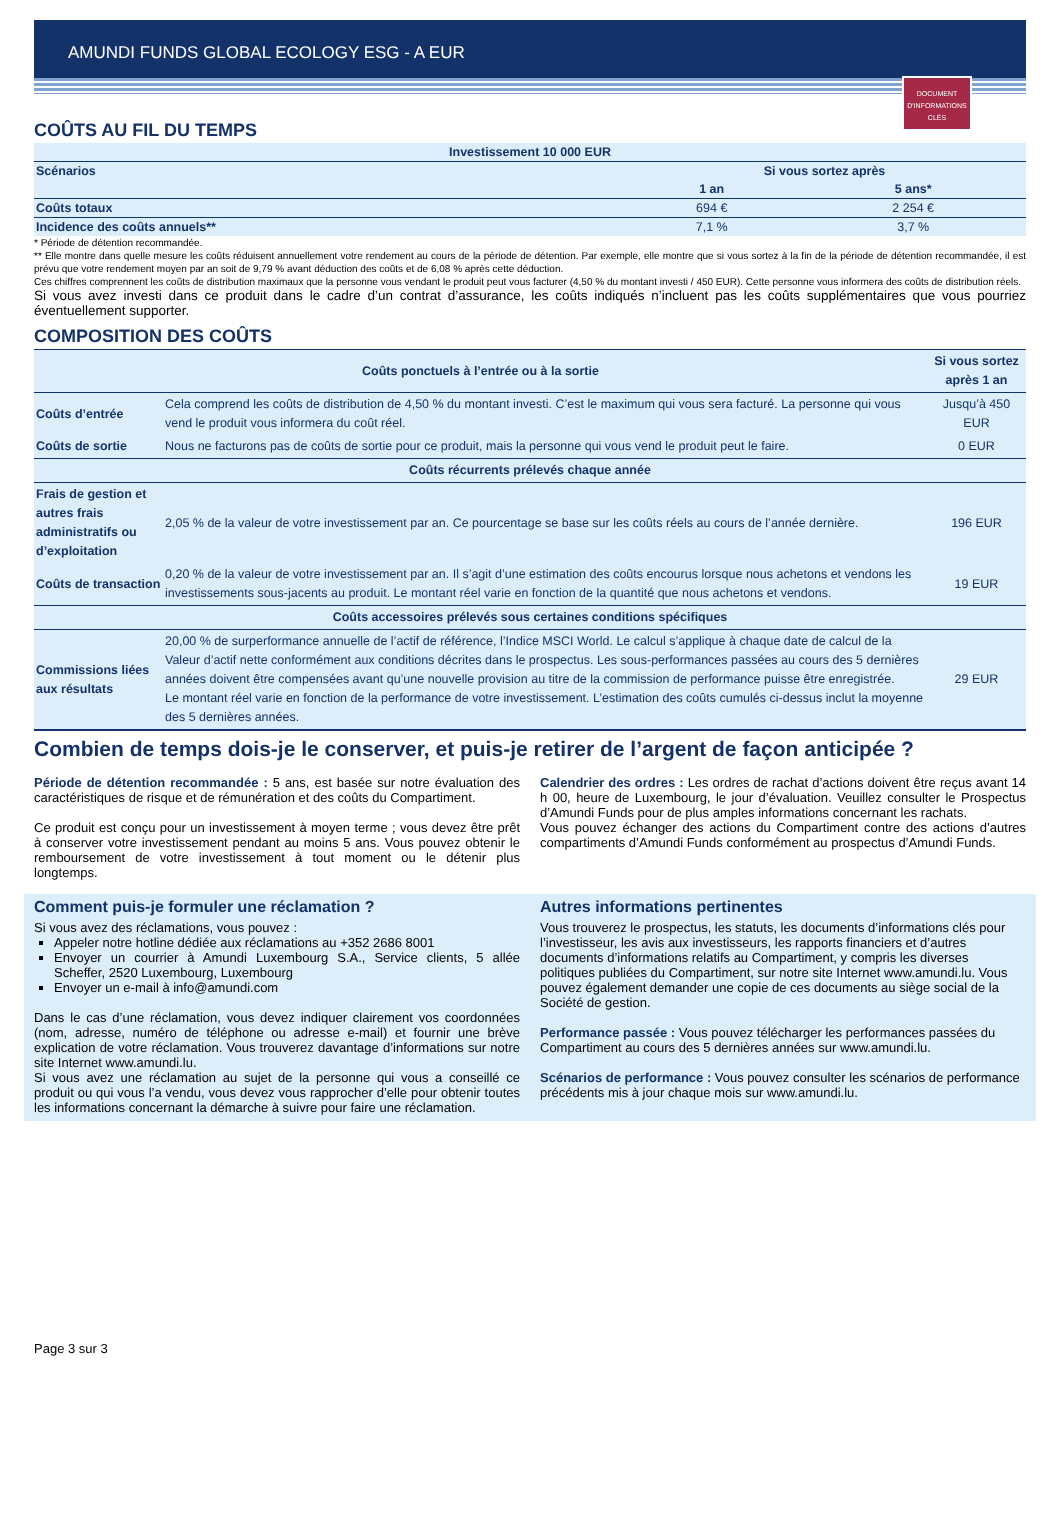AMUNDI FUNDS GLOBAL ECOLOGY ESG - A EUR
DOCUMENT
D'INFORMATIONS
CLÉS
COÛTS AU FIL DU TEMPS
| Investissement 10 000 EUR | | |
| --- | --- | --- |
| Scénarios | Si vous sortez après | |
| | 1 an | 5 ans* |
| Coûts totaux | 694 € | 2 254 € |
| Incidence des coûts annuels** | 7,1 % | 3,7 % |
* Période de détention recommandée.
** Elle montre dans quelle mesure les coûts réduisent annuellement votre rendement au cours de la période de détention. Par exemple, elle montre que si vous sortez à la fin de la période de détention recommandée, il est prévu que votre rendement moyen par an soit de 9,79 % avant déduction des coûts et de 6,08 % après cette déduction.
Ces chiffres comprennent les coûts de distribution maximaux que la personne vous vendant le produit peut vous facturer (4,50 % du montant investi / 450 EUR). Cette personne vous informera des coûts de distribution réels.
Si vous avez investi dans ce produit dans le cadre d’un contrat d’assurance, les coûts indiqués n’incluent pas les coûts supplémentaires que vous pourriez éventuellement supporter.
COMPOSITION DES COÛTS
| Coûts ponctuels à l’entrée ou à la sortie | | Si vous sortez après 1 an |
| --- | --- | --- |
| Coûts d’entrée | Cela comprend les coûts de distribution de 4,50 % du montant investi. C’est le maximum qui vous sera facturé. La personne qui vous vend le produit vous informera du coût réel. | Jusqu’à 450 EUR |
| Coûts de sortie | Nous ne facturons pas de coûts de sortie pour ce produit, mais la personne qui vous vend le produit peut le faire. | 0 EUR |
| Coûts récurrents prélevés chaque année | | |
| Frais de gestion et autres frais administratifs ou d’exploitation | 2,05 % de la valeur de votre investissement par an. Ce pourcentage se base sur les coûts réels au cours de l’année dernière. | 196 EUR |
| Coûts de transaction | 0,20 % de la valeur de votre investissement par an. Il s’agit d’une estimation des coûts encourus lorsque nous achetons et vendons les investissements sous-jacents au produit. Le montant réel varie en fonction de la quantité que nous achetons et vendons. | 19 EUR |
| Coûts accessoires prélevés sous certaines conditions spécifiques | | |
| Commissions liées aux résultats | 20,00 % de surperformance annuelle de l’actif de référence, l’Indice MSCI World. Le calcul s’applique à chaque date de calcul de la Valeur d’actif nette conformément aux conditions décrites dans le prospectus. Les sous-performances passées au cours des 5 dernières années doivent être compensées avant qu’une nouvelle provision au titre de la commission de performance puisse être enregistrée. Le montant réel varie en fonction de la performance de votre investissement. L’estimation des coûts cumulés ci-dessus inclut la moyenne des 5 dernières années. | 29 EUR |
Combien de temps dois-je le conserver, et puis-je retirer de l’argent de façon anticipée ?
Période de détention recommandée : 5 ans, est basée sur notre évaluation des caractéristiques de risque et de rémunération et des coûts du Compartiment.
Ce produit est conçu pour un investissement à moyen terme ; vous devez être prêt à conserver votre investissement pendant au moins 5 ans. Vous pouvez obtenir le remboursement de votre investissement à tout moment ou le détenir plus longtemps.
Calendrier des ordres : Les ordres de rachat d’actions doivent être reçus avant 14 h 00, heure de Luxembourg, le jour d’évaluation. Veuillez consulter le Prospectus d’Amundi Funds pour de plus amples informations concernant les rachats.
Vous pouvez échanger des actions du Compartiment contre des actions d’autres compartiments d’Amundi Funds conformément au prospectus d’Amundi Funds.
Comment puis-je formuler une réclamation ?
Si vous avez des réclamations, vous pouvez :
Appeler notre hotline dédiée aux réclamations au +352 2686 8001
Envoyer un courrier à Amundi Luxembourg S.A., Service clients, 5 allée Scheffer, 2520 Luxembourg, Luxembourg
Envoyer un e-mail à info@amundi.com
Dans le cas d’une réclamation, vous devez indiquer clairement vos coordonnées (nom, adresse, numéro de téléphone ou adresse e-mail) et fournir une brève explication de votre réclamation. Vous trouverez davantage d’informations sur notre site Internet www.amundi.lu.
Si vous avez une réclamation au sujet de la personne qui vous a conseillé ce produit ou qui vous l’a vendu, vous devez vous rapprocher d’elle pour obtenir toutes les informations concernant la démarche à suivre pour faire une réclamation.
Autres informations pertinentes
Vous trouverez le prospectus, les statuts, les documents d’informations clés pour l’investisseur, les avis aux investisseurs, les rapports financiers et d’autres documents d’informations relatifs au Compartiment, y compris les diverses politiques publiées du Compartiment, sur notre site Internet www.amundi.lu. Vous pouvez également demander une copie de ces documents au siège social de la Société de gestion.
Performance passée : Vous pouvez télécharger les performances passées du Compartiment au cours des 5 dernières années sur www.amundi.lu.
Scénarios de performance : Vous pouvez consulter les scénarios de performance précédents mis à jour chaque mois sur www.amundi.lu.
Page 3 sur 3